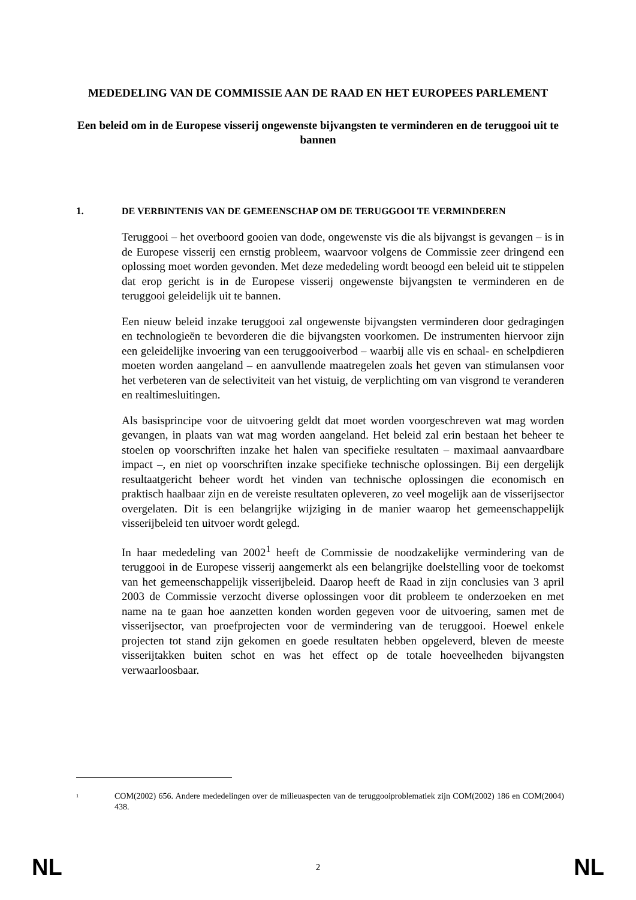MEDEDELING VAN DE COMMISSIE AAN DE RAAD EN HET EUROPEES PARLEMENT
Een beleid om in de Europese visserij ongewenste bijvangsten te verminderen en de teruggooi uit te bannen
1. DE VERBINTENIS VAN DE GEMEENSCHAP OM DE TERUGGOOI TE VERMINDEREN
Teruggooi – het overboord gooien van dode, ongewenste vis die als bijvangst is gevangen – is in de Europese visserij een ernstig probleem, waarvoor volgens de Commissie zeer dringend een oplossing moet worden gevonden. Met deze mededeling wordt beoogd een beleid uit te stippelen dat erop gericht is in de Europese visserij ongewenste bijvangsten te verminderen en de teruggooi geleidelijk uit te bannen.
Een nieuw beleid inzake teruggooi zal ongewenste bijvangsten verminderen door gedragingen en technologieën te bevorderen die die bijvangsten voorkomen. De instrumenten hiervoor zijn een geleidelijke invoering van een teruggooiverbod – waarbij alle vis en schaal- en schelpdieren moeten worden aangeland – en aanvullende maatregelen zoals het geven van stimulansen voor het verbeteren van de selectiviteit van het vistuig, de verplichting om van visgrond te veranderen en realtimesluitingen.
Als basisprincipe voor de uitvoering geldt dat moet worden voorgeschreven wat mag worden gevangen, in plaats van wat mag worden aangeland. Het beleid zal erin bestaan het beheer te stoelen op voorschriften inzake het halen van specifieke resultaten – maximaal aanvaardbare impact –, en niet op voorschriften inzake specifieke technische oplossingen. Bij een dergelijk resultaatgericht beheer wordt het vinden van technische oplossingen die economisch en praktisch haalbaar zijn en de vereiste resultaten opleveren, zo veel mogelijk aan de visserijsector overgelaten. Dit is een belangrijke wijziging in de manier waarop het gemeenschappelijk visserijbeleid ten uitvoer wordt gelegd.
In haar mededeling van 2002<sup>1</sup> heeft de Commissie de noodzakelijke vermindering van de teruggooi in de Europese visserij aangemerkt als een belangrijke doelstelling voor de toekomst van het gemeenschappelijk visserijbeleid. Daarop heeft de Raad in zijn conclusies van 3 april 2003 de Commissie verzocht diverse oplossingen voor dit probleem te onderzoeken en met name na te gaan hoe aanzetten konden worden gegeven voor de uitvoering, samen met de visserijsector, van proefprojecten voor de vermindering van de teruggooi. Hoewel enkele projecten tot stand zijn gekomen en goede resultaten hebben opgeleverd, bleven de meeste visserijtakken buiten schot en was het effect op de totale hoeveelheden bijvangsten verwaarloosbaar.
<sup>1</sup>
COM(2002) 656. Andere mededelingen over de milieuaspecten van de teruggooiproblematiek zijn COM(2002) 186 en COM(2004) 438.
NL 2 NL